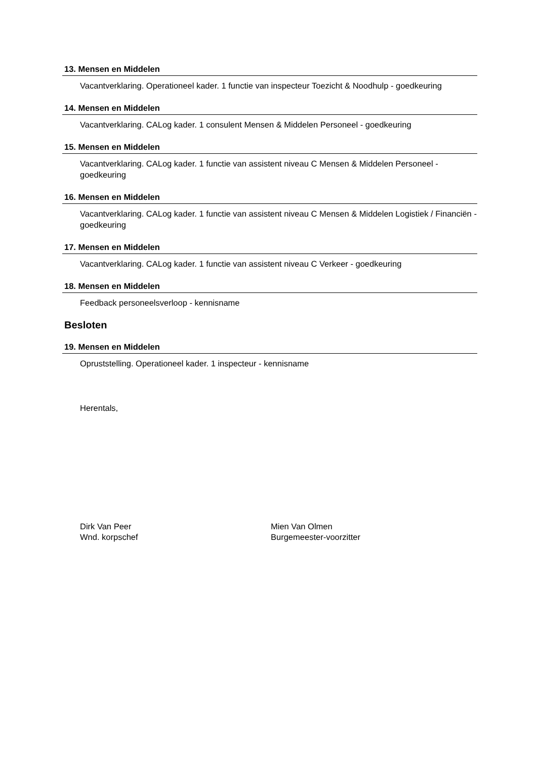13. Mensen en Middelen
Vacantverklaring. Operationeel kader. 1 functie van inspecteur Toezicht & Noodhulp - goedkeuring
14. Mensen en Middelen
Vacantverklaring. CALog kader. 1 consulent Mensen & Middelen Personeel - goedkeuring
15. Mensen en Middelen
Vacantverklaring. CALog kader. 1 functie van assistent niveau C Mensen & Middelen Personeel - goedkeuring
16. Mensen en Middelen
Vacantverklaring. CALog kader. 1 functie van assistent niveau C Mensen & Middelen Logistiek / Financiën - goedkeuring
17. Mensen en Middelen
Vacantverklaring. CALog kader. 1 functie van assistent niveau C Verkeer - goedkeuring
18. Mensen en Middelen
Feedback personeelsverloop - kennisname
Besloten
19. Mensen en Middelen
Opruststelling. Operationeel kader. 1 inspecteur - kennisname
Herentals,
Dirk Van Peer
Wnd. korpschef
Mien Van Olmen
Burgemeester-voorzitter